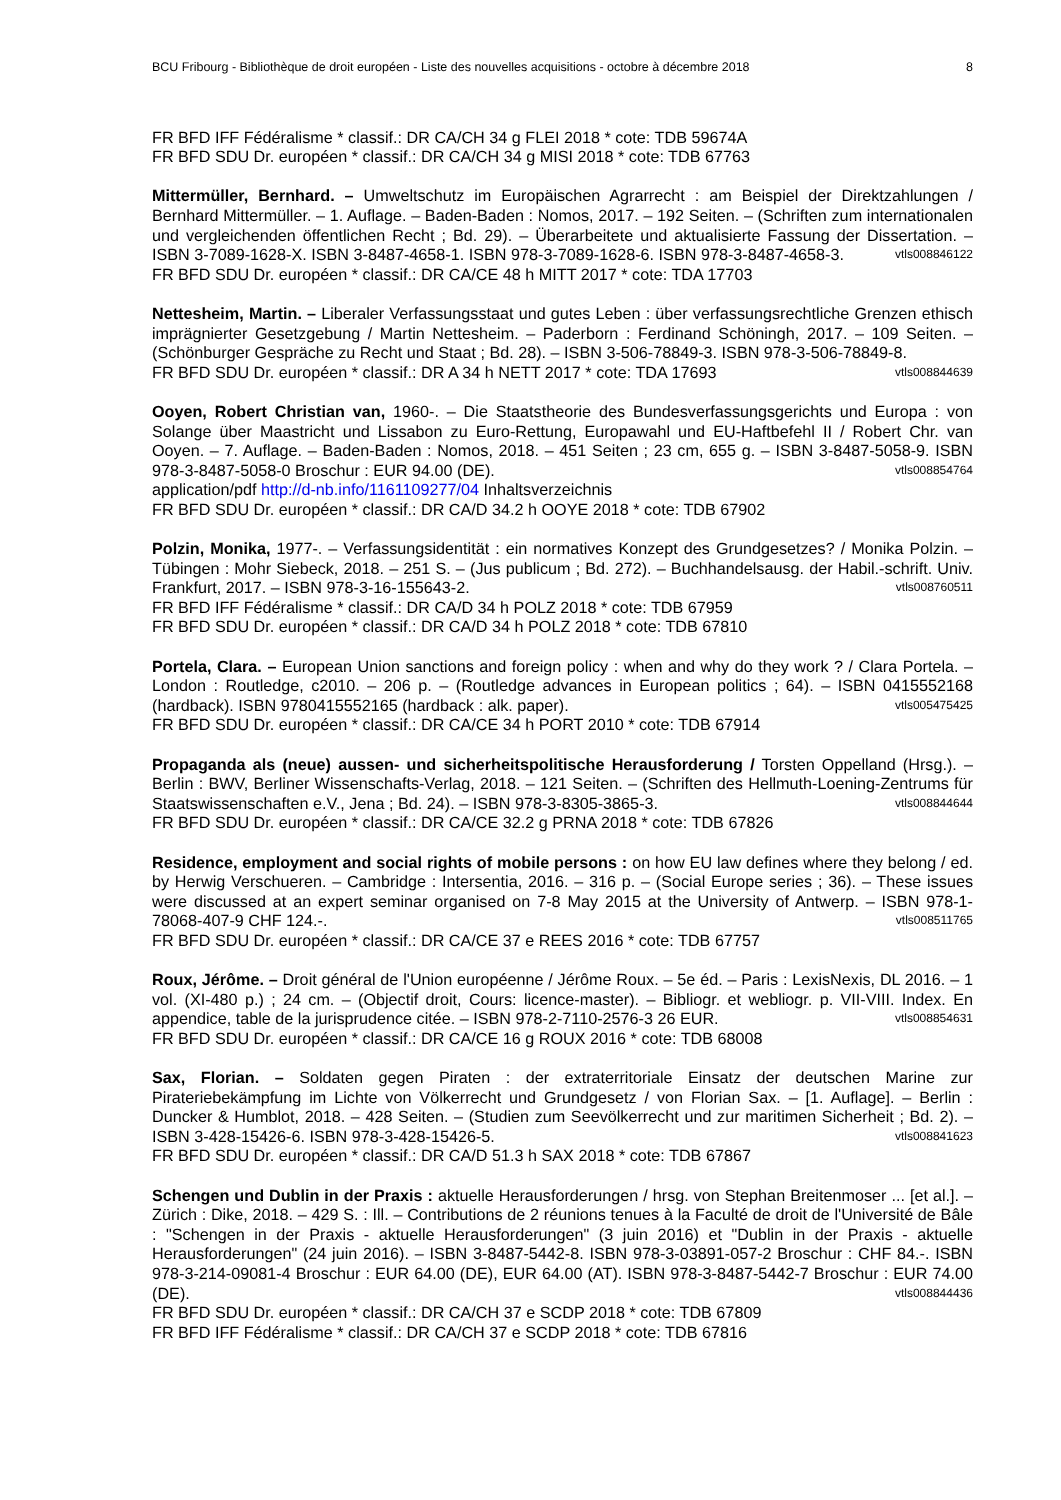BCU Fribourg - Bibliothèque de droit européen - Liste des nouvelles acquisitions - octobre à décembre 2018 8
FR BFD IFF Fédéralisme * classif.: DR CA/CH 34 g FLEI 2018 * cote: TDB 59674A
FR BFD SDU Dr. européen * classif.: DR CA/CH 34 g MISI 2018 * cote: TDB 67763
Mittermüller, Bernhard. – Umweltschutz im Europäischen Agrarrecht : am Beispiel der Direktzahlungen / Bernhard Mittermüller. – 1. Auflage. – Baden-Baden : Nomos, 2017. – 192 Seiten. – (Schriften zum internationalen und vergleichenden öffentlichen Recht ; Bd. 29). – Überarbeitete und aktualisierte Fassung der Dissertation. – ISBN 3-7089-1628-X. ISBN 3-8487-4658-1. ISBN 978-3-7089-1628-6. ISBN 978-3-8487-4658-3. vtls008846122
FR BFD SDU Dr. européen * classif.: DR CA/CE 48 h MITT 2017 * cote: TDA 17703
Nettesheim, Martin. – Liberaler Verfassungsstaat und gutes Leben : über verfassungsrechtliche Grenzen ethisch imprägnierter Gesetzgebung / Martin Nettesheim. – Paderborn : Ferdinand Schöningh, 2017. – 109 Seiten. – (Schönburger Gespräche zu Recht und Staat ; Bd. 28). – ISBN 3-506-78849-3. ISBN 978-3-506-78849-8. vtls008844639
FR BFD SDU Dr. européen * classif.: DR A 34 h NETT 2017 * cote: TDA 17693
Ooyen, Robert Christian van, 1960-. – Die Staatstheorie des Bundesverfassungsgerichts und Europa : von Solange über Maastricht und Lissabon zu Euro-Rettung, Europawahl und EU-Haftbefehl II / Robert Chr. van Ooyen. – 7. Auflage. – Baden-Baden : Nomos, 2018. – 451 Seiten ; 23 cm, 655 g. – ISBN 3-8487-5058-9. ISBN 978-3-8487-5058-0 Broschur : EUR 94.00 (DE). vtls008854764
application/pdf http://d-nb.info/1161109277/04 Inhaltsverzeichnis
FR BFD SDU Dr. européen * classif.: DR CA/D 34.2 h OOYE 2018 * cote: TDB 67902
Polzin, Monika, 1977-. – Verfassungsidentität : ein normatives Konzept des Grundgesetzes? / Monika Polzin. – Tübingen : Mohr Siebeck, 2018. – 251 S. – (Jus publicum ; Bd. 272). – Buchhandelsausg. der Habil.-schrift. Univ. Frankfurt, 2017. – ISBN 978-3-16-155643-2. vtls008760511
FR BFD IFF Fédéralisme * classif.: DR CA/D 34 h POLZ 2018 * cote: TDB 67959
FR BFD SDU Dr. européen * classif.: DR CA/D 34 h POLZ 2018 * cote: TDB 67810
Portela, Clara. – European Union sanctions and foreign policy : when and why do they work ? / Clara Portela. – London : Routledge, c2010. – 206 p. – (Routledge advances in European politics ; 64). – ISBN 0415552168 (hardback). ISBN 9780415552165 (hardback : alk. paper). vtls005475425
FR BFD SDU Dr. européen * classif.: DR CA/CE 34 h PORT 2010 * cote: TDB 67914
Propaganda als (neue) aussen- und sicherheitspolitische Herausforderung / Torsten Oppelland (Hrsg.). – Berlin : BWV, Berliner Wissenschafts-Verlag, 2018. – 121 Seiten. – (Schriften des Hellmuth-Loening-Zentrums für Staatswissenschaften e.V., Jena ; Bd. 24). – ISBN 978-3-8305-3865-3. vtls008844644
FR BFD SDU Dr. européen * classif.: DR CA/CE 32.2 g PRNA 2018 * cote: TDB 67826
Residence, employment and social rights of mobile persons : on how EU law defines where they belong / ed. by Herwig Verschueren. – Cambridge : Intersentia, 2016. – 316 p. – (Social Europe series ; 36). – These issues were discussed at an expert seminar organised on 7-8 May 2015 at the University of Antwerp. – ISBN 978-1-78068-407-9 CHF 124.-. vtls008511765
FR BFD SDU Dr. européen * classif.: DR CA/CE 37 e REES 2016 * cote: TDB 67757
Roux, Jérôme. – Droit général de l'Union européenne / Jérôme Roux. – 5e éd. – Paris : LexisNexis, DL 2016. – 1 vol. (XI-480 p.) ; 24 cm. – (Objectif droit, Cours: licence-master). – Bibliogr. et webliogr. p. VII-VIII. Index. En appendice, table de la jurisprudence citée. – ISBN 978-2-7110-2576-3 26 EUR. vtls008854631
FR BFD SDU Dr. européen * classif.: DR CA/CE 16 g ROUX 2016 * cote: TDB 68008
Sax, Florian. – Soldaten gegen Piraten : der extraterritoriale Einsatz der deutschen Marine zur Pirateriebekämpfung im Lichte von Völkerrecht und Grundgesetz / von Florian Sax. – [1. Auflage]. – Berlin : Duncker & Humblot, 2018. – 428 Seiten. – (Studien zum Seevölkerrecht und zur maritimen Sicherheit ; Bd. 2). – ISBN 3-428-15426-6. ISBN 978-3-428-15426-5. vtls008841623
FR BFD SDU Dr. européen * classif.: DR CA/D 51.3 h SAX 2018 * cote: TDB 67867
Schengen und Dublin in der Praxis : aktuelle Herausforderungen / hrsg. von Stephan Breitenmoser ... [et al.]. – Zürich : Dike, 2018. – 429 S. : Ill. – Contributions de 2 réunions tenues à la Faculté de droit de l'Université de Bâle : "Schengen in der Praxis - aktuelle Herausforderungen" (3 juin 2016) et "Dublin in der Praxis - aktuelle Herausforderungen" (24 juin 2016). – ISBN 3-8487-5442-8. ISBN 978-3-03891-057-2 Broschur : CHF 84.-. ISBN 978-3-214-09081-4 Broschur : EUR 64.00 (DE), EUR 64.00 (AT). ISBN 978-3-8487-5442-7 Broschur : EUR 74.00 (DE). vtls008844436
FR BFD SDU Dr. européen * classif.: DR CA/CH 37 e SCDP 2018 * cote: TDB 67809
FR BFD IFF Fédéralisme * classif.: DR CA/CH 37 e SCDP 2018 * cote: TDB 67816